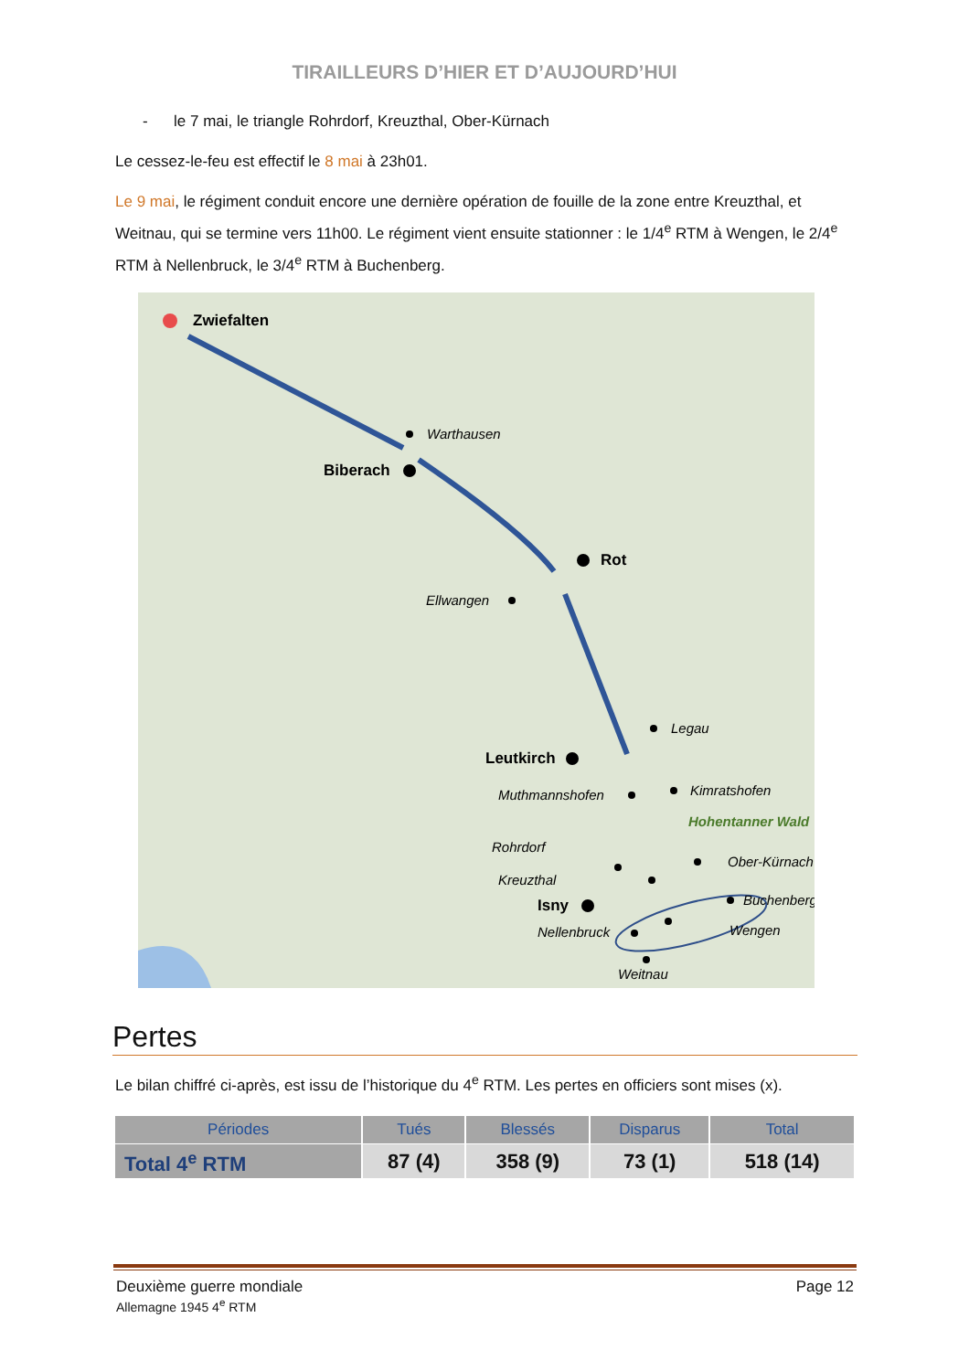TIRAILLEURS D’HIER ET D’AUJOURD’HUI
- le 7 mai, le triangle Rohrdorf, Kreuzthal, Ober-Kürnach
Le cessez-le-feu est effectif le 8 mai à 23h01.
Le 9 mai, le régiment conduit encore une dernière opération de fouille de la zone entre Kreuzthal, et Weitnau, qui se termine vers 11h00. Le régiment vient ensuite stationner : le 1/4<sup>e</sup> RTM à Wengen, le 2/4<sup>e</sup> RTM à Nellenbruck, le 3/4<sup>e</sup> RTM à Buchenberg.
Zwiefalten
Biberach
Rot
Leutkirch
Isny
Warthausen
Ellwangen
Legau
Muthmannshofen
Kimratshofen
Hohentanner Wald
Rohrdorf
Ober-Kürnach
Kreuzthal
Buchenberg
Nellenbruck
Wengen
Weitnau
Pertes
Le bilan chiffré ci-après, est issu de l’historique du 4<sup>e</sup> RTM. Les pertes en officiers sont mises (x).
| Périodes | Tués | Blessés | Disparus | Total |
| --- | --- | --- | --- | --- |
| Total 4<sup>e</sup> RTM | 87 (4) | 358 (9) | 73 (1) | 518 (14) |
Deuxième guerre mondiale
Allemagne 1945 4<sup>e</sup> RTM
Page 12